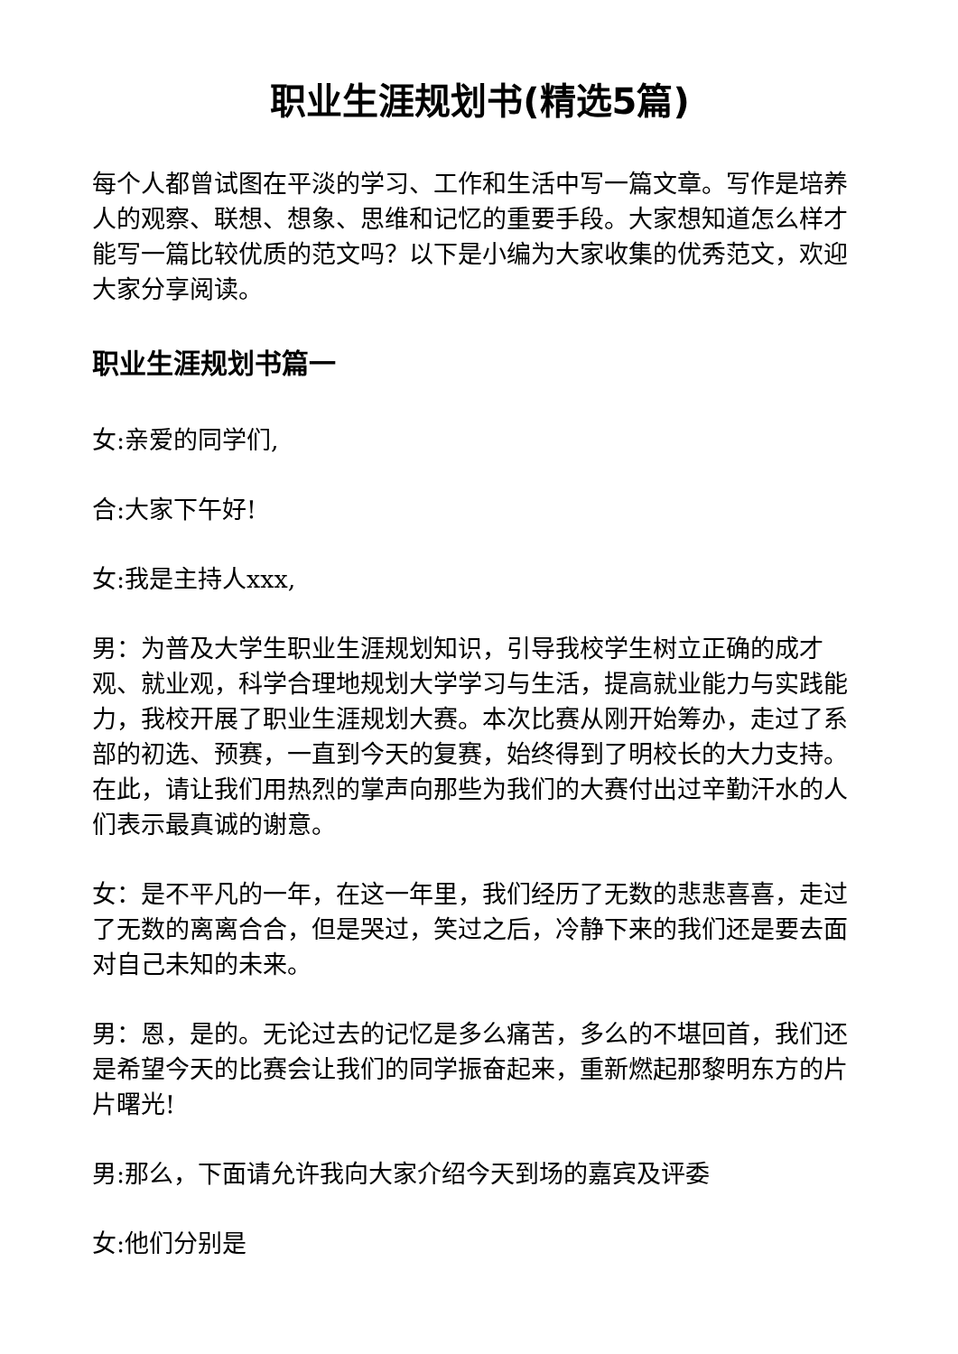职业生涯规划书(精选5篇)
每个人都曾试图在平淡的学习、工作和生活中写一篇文章。写作是培养人的观察、联想、想象、思维和记忆的重要手段。大家想知道怎么样才能写一篇比较优质的范文吗？以下是小编为大家收集的优秀范文，欢迎大家分享阅读。
职业生涯规划书篇一
女:亲爱的同学们,
合:大家下午好!
女:我是主持人xxx,
男：为普及大学生职业生涯规划知识，引导我校学生树立正确的成才观、就业观，科学合理地规划大学学习与生活，提高就业能力与实践能力，我校开展了职业生涯规划大赛。本次比赛从刚开始筹办，走过了系部的初选、预赛，一直到今天的复赛，始终得到了明校长的大力支持。在此，请让我们用热烈的掌声向那些为我们的大赛付出过辛勤汗水的人们表示最真诚的谢意。
女：是不平凡的一年，在这一年里，我们经历了无数的悲悲喜喜，走过了无数的离离合合，但是哭过，笑过之后，冷静下来的我们还是要去面对自己未知的未来。
男：恩，是的。无论过去的记忆是多么痛苦，多么的不堪回首，我们还是希望今天的比赛会让我们的同学振奋起来，重新燃起那黎明东方的片片曙光!
男:那么，下面请允许我向大家介绍今天到场的嘉宾及评委
女:他们分别是